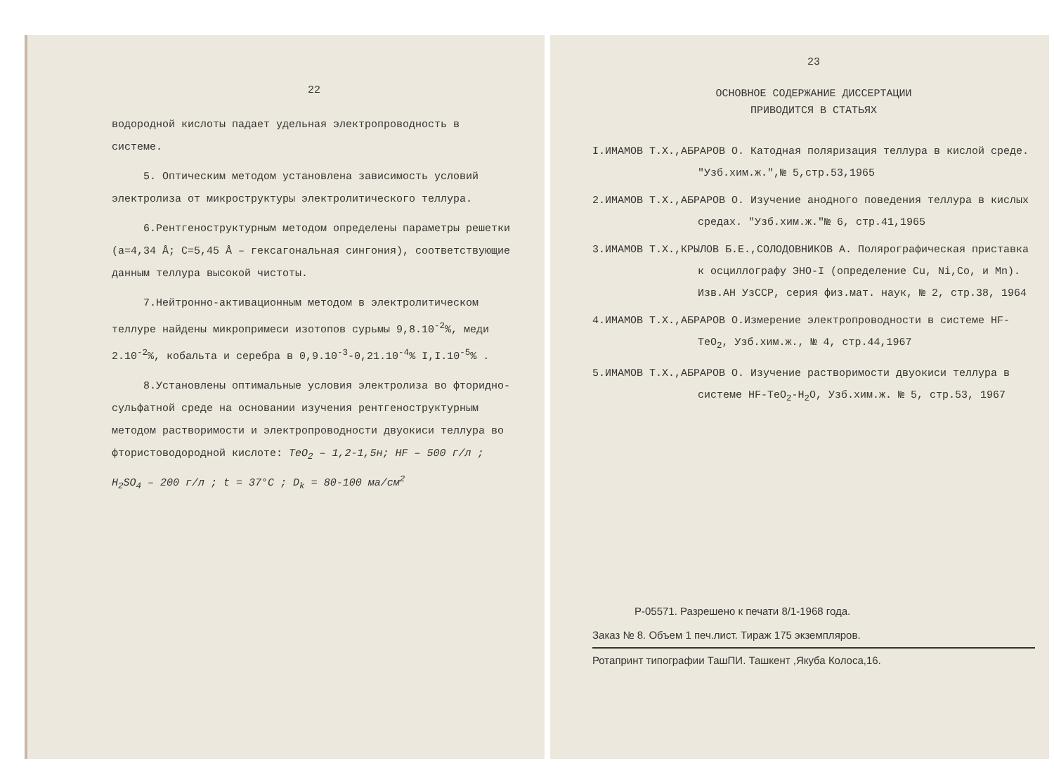22
водородной кислоты падает удельная электропроводность в системе.
5. Оптическим методом установлена зависимость условий электролиза от микроструктуры электролитического теллура.
6.Рентгеноструктурным методом определены параметры решетки (a=4,34 Å; C=5,45 Å – гексагональная сингония), соответствующие данным теллура высокой чистоты.
7.Нейтронно-активационным методом в электролитическом теллуре найдены микропримеси изотопов сурьмы 9,8.10<sup>-2</sup>%, меди 2.10<sup>-2</sup>%, кобальта и серебра в 0,9.10<sup>-3</sup>-0,21.10<sup>-4</sup>% I,I.10<sup>-5</sup>% .
8.Установлены оптимальные условия электролиза во фторидно-сульфатной среде на основании изучения рентгеноструктурным методом растворимости и электропроводности двуокиси теллура во фтористоводородной кислоте: TeO<sub>2</sub> – 1,2-1,5н; HF – 500 г/л ; H<sub>2</sub>SO<sub>4</sub> – 200 г/л ; t = 37°C ; D<sub>k</sub> = 80-100 ма/см<sup>2</sup>
23
ОСНОВНОЕ СОДЕРЖАНИЕ ДИССЕРТАЦИИ
ПРИВОДИТСЯ В СТАТЬЯХ
I.ИМАМОВ Т.Х.,АБРАРОВ О. Катодная поляризация теллура в кислой среде. "Узб.хим.ж.",№ 5,стр.53,1965
2.ИМАМОВ Т.Х.,АБРАРОВ О. Изучение анодного поведения теллура в кислых средах. "Узб.хим.ж."№ 6, стр.41,1965
3.ИМАМОВ Т.Х.,КРЫЛОВ Б.Е.,СОЛОДОВНИКОВ А. Полярографическая приставка к осциллографу ЭНО-I (определение Cu, Ni,Co, и Mn). Изв.АН УзССР, серия физ.мат. наук, № 2, стр.38, 1964
4.ИМАМОВ Т.Х.,АБРАРОВ О.Измерение электропроводности в системе HF-TeO<sub>2</sub>, Узб.хим.ж., № 4, стр.44,1967
5.ИМАМОВ Т.Х.,АБРАРОВ О. Изучение растворимости двуокиси теллура в системе HF-TeO<sub>2</sub>-H<sub>2</sub>O, Узб.хим.ж. № 5, стр.53, 1967
Р-05571. Разрешено к печати 8/1-1968 года.
Заказ № 8. Объем 1 печ.лист. Тираж 175 экземпляров.
Ротапринт типографии ТашПИ. Ташкент ,Якуба Колоса,16.